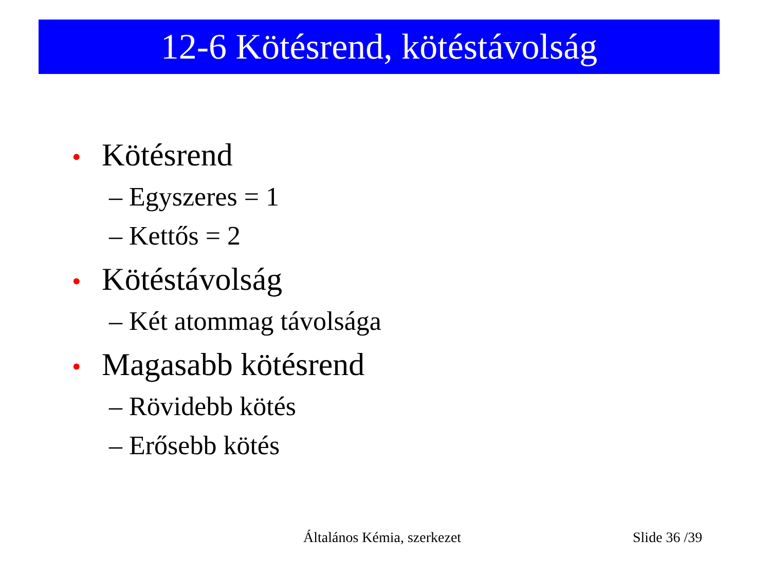12-6 Kötésrend, kötéstávolság
• Kötésrend
– Egyszeres = 1
– Kettős = 2
• Kötéstávolság
– Két atommag távolsága
• Magasabb kötésrend
– Rövidebb kötés
– Erősebb kötés
Általános Kémia, szerkezet Slide 36 /39